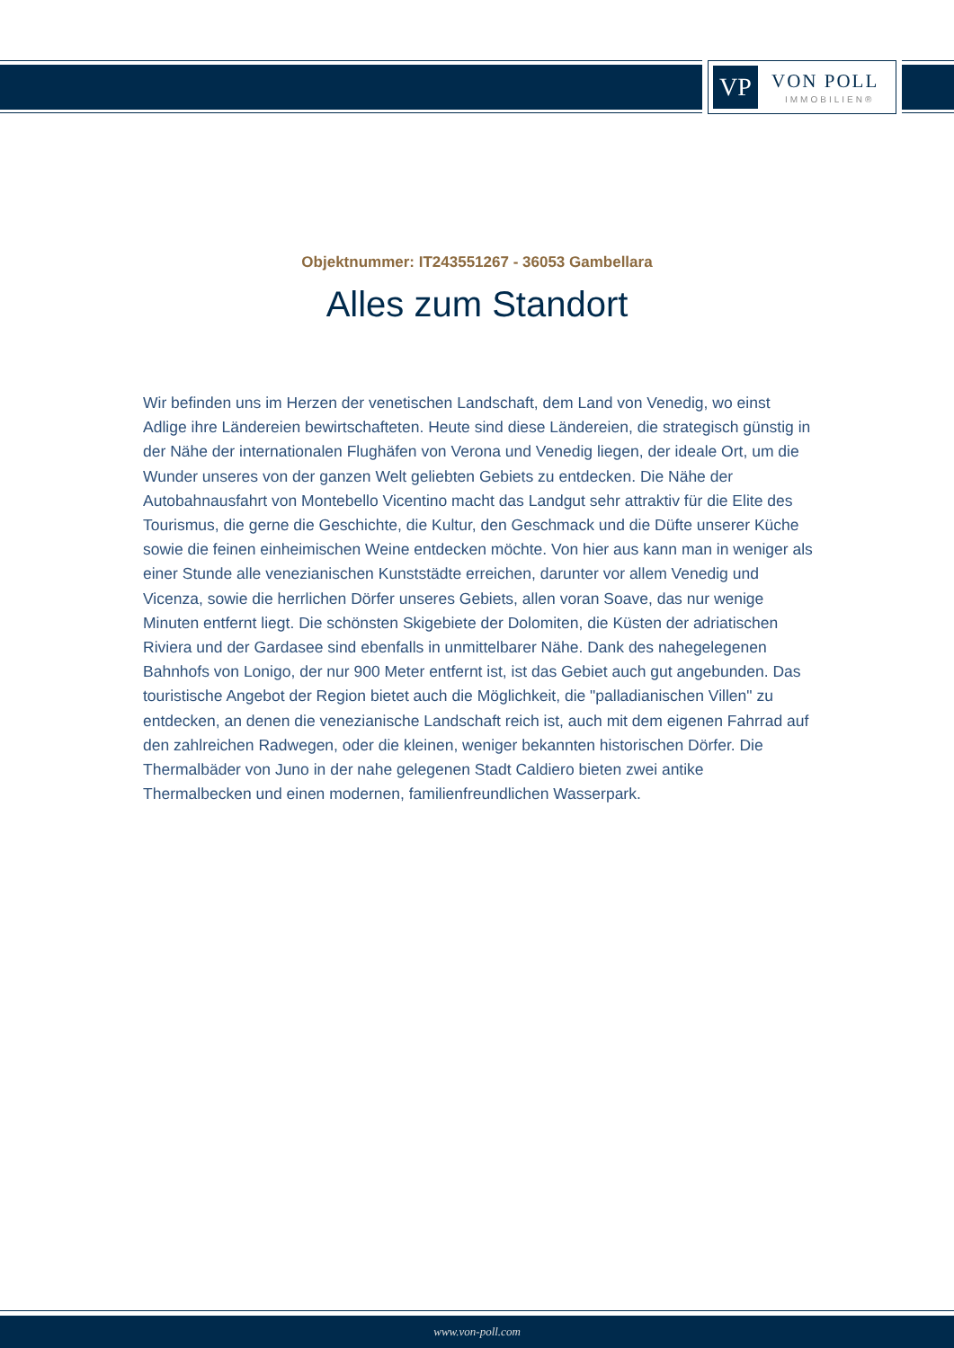VP VON POLL
IMMOBILIEN®
Objektnummer: IT243551267 - 36053 Gambellara
Alles zum Standort
Wir befinden uns im Herzen der venetischen Landschaft, dem Land von Venedig, wo einst Adlige ihre Ländereien bewirtschafteten. Heute sind diese Ländereien, die strategisch günstig in der Nähe der internationalen Flughäfen von Verona und Venedig liegen, der ideale Ort, um die Wunder unseres von der ganzen Welt geliebten Gebiets zu entdecken. Die Nähe der Autobahnausfahrt von Montebello Vicentino macht das Landgut sehr attraktiv für die Elite des Tourismus, die gerne die Geschichte, die Kultur, den Geschmack und die Düfte unserer Küche sowie die feinen einheimischen Weine entdecken möchte. Von hier aus kann man in weniger als einer Stunde alle venezianischen Kunststädte erreichen, darunter vor allem Venedig und Vicenza, sowie die herrlichen Dörfer unseres Gebiets, allen voran Soave, das nur wenige Minuten entfernt liegt. Die schönsten Skigebiete der Dolomiten, die Küsten der adriatischen Riviera und der Gardasee sind ebenfalls in unmittelbarer Nähe. Dank des nahegelegenen Bahnhofs von Lonigo, der nur 900 Meter entfernt ist, ist das Gebiet auch gut angebunden. Das touristische Angebot der Region bietet auch die Möglichkeit, die "palladianischen Villen" zu entdecken, an denen die venezianische Landschaft reich ist, auch mit dem eigenen Fahrrad auf den zahlreichen Radwegen, oder die kleinen, weniger bekannten historischen Dörfer. Die Thermalbäder von Juno in der nahe gelegenen Stadt Caldiero bieten zwei antike Thermalbecken und einen modernen, familienfreundlichen Wasserpark.
www.von-poll.com